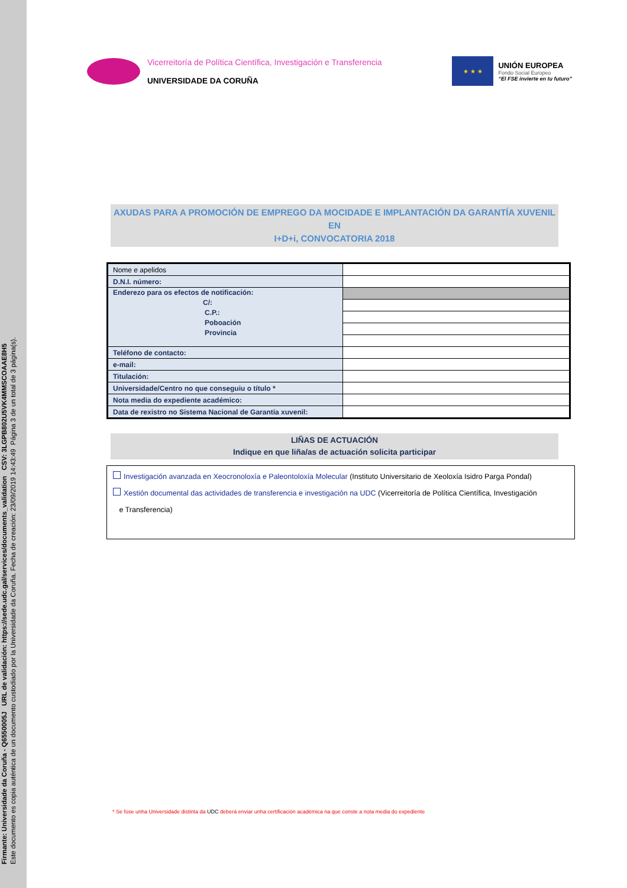Firmante: Universidade da Coruña - Q6550005J URL de validación: https://sede.udc.gal/services/documents_validation CSV: 3LGPB802U5VK4MMSCOAAE8H5
Este documento es copia auténtica de un documento custodiado por la Universidade da Coruña. Fecha de creación: 23/09/2019 14:43:49 Página 3 de un total de 3 página(s).
Vicerreitoría de Política Científica, Investigación e Transferencia
UNIVERSIDADE DA CORUÑA
★ ★ ★
UNIÓN EUROPEA
Fondo Social Europeo
“El FSE invierte en tu futuro”
AXUDAS PARA A PROMOCIÓN DE EMPREGO DA MOCIDADE E IMPLANTACIÓN DA GARANTÍA XUVENIL EN
I+D+i, CONVOCATORIA 2018
| Nome e apelidos | |
| D.N.I. número: | |
| Enderezo para os efectos de notificación: C/: C.P.: Poboación Provincia | |
| Teléfono de contacto: | |
| e-mail: | |
| Titulación: | |
| Universidade/Centro no que conseguiu o título * | |
| Nota media do expediente académico: | |
| Data de rexistro no Sistema Nacional de Garantía xuvenil: | |
LIÑAS DE ACTUACIÓN
Indique en que liña/as de actuación solicita participar
Investigación avanzada en Xeocronoloxía e Paleontoloxía Molecular (Instituto Universitario de Xeoloxía Isidro Parga Pondal)
Xestión documental das actividades de transferencia e investigación na UDC (Vicerreitoría de Política Científica, Investigación
e Transferencia)
* Se fose unha Universidade distinta da UDC deberá enviar unha certificación académica na que conste a nota media do expediente